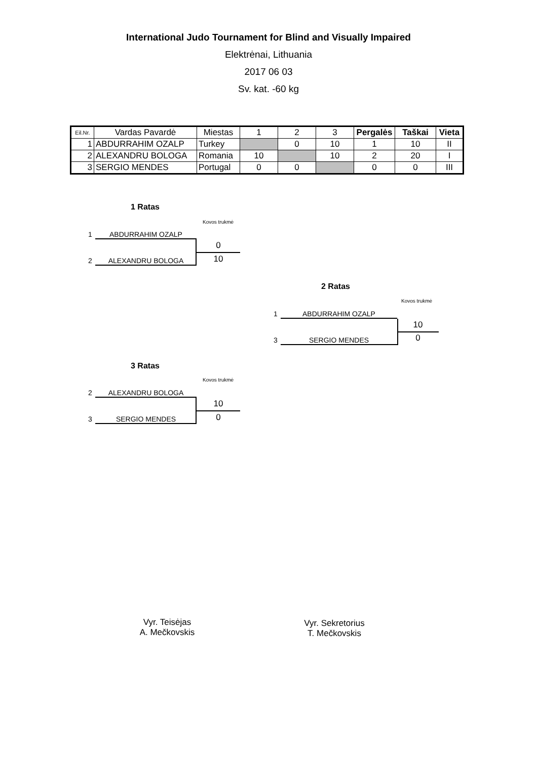International Judo Tournament for Blind and Visually Impaired
Elektrėnai, Lithuania
2017 06 03
Sv. kat. -60 kg
| Eil.Nr. | Vardas Pavardė | Miestas | 1 | 2 | 3 | Pergalės | Taškai | Vieta |
| --- | --- | --- | --- | --- | --- | --- | --- | --- |
| 1 | ABDURRAHIM OZALP | Turkey | | 0 | 10 | 1 | 10 | II |
| 2 | ALEXANDRU BOLOGA | Romania | 10 | | 10 | 2 | 20 | I |
| 3 | SERGIO MENDES | Portugal | 0 | 0 | | 0 | 0 | III |
1 Ratas
Kovos trukmė
1 ABDURRAHIM OZALP
0
10
2 ALEXANDRU BOLOGA
2 Ratas
Kovos trukmė
1 ABDURRAHIM OZALP
10
0
3 SERGIO MENDES
3 Ratas
Kovos trukmė
2 ALEXANDRU BOLOGA
10
0
3 SERGIO MENDES
Vyr. Teisėjas
A. Mečkovskis
Vyr. Sekretorius
T. Mečkovskis